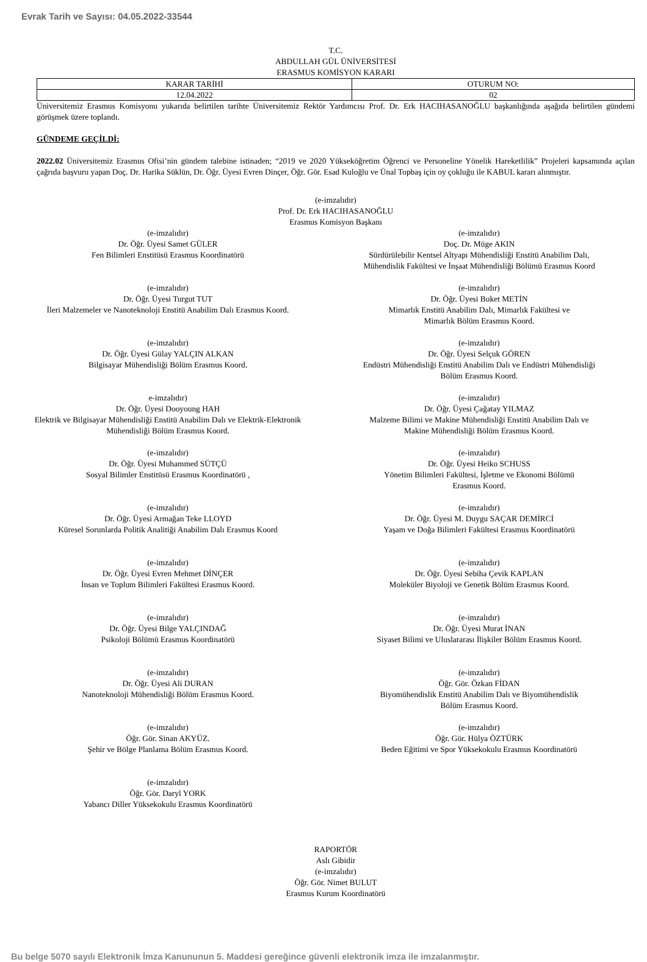Evrak Tarih ve Sayısı: 04.05.2022-33544
T.C.
ABDULLAH GÜL ÜNİVERSİTESİ
ERASMUS KOMİSYON KARARI
| KARAR TARİHİ | OTURUM NO: |
| --- | --- |
| 12.04.2022 | 02 |
Üniversitemiz Erasmus Komisyonu yukarıda belirtilen tarihte Üniversitemiz Rektör Yardımcısı Prof. Dr. Erk HACIHASANOĞLU başkanlığında aşağıda belirtilen gündemi görüşmek üzere toplandı.
GÜNDEME GEÇİLDİ:
2022.02 Üniversitemiz Erasmus Ofisi’nin gündem talebine istinaden; “2019 ve 2020 Yükseköğretim Öğrenci ve Personeline Yönelik Hareketlilik” Projeleri kapsamında açılan çağrıda başvuru yapan Doç. Dr. Harika Süklün, Dr. Öğr. Üyesi Evren Dinçer, Öğr. Gör. Esad Kuloğlu ve Ünal Topbaş için oy çokluğu ile KABUL kararı alınmıştır.
(e-imzalıdır)
Prof. Dr. Erk HACIHASANOĞLU
Erasmus Komisyon Başkanı
(e-imzalıdır)
Dr. Öğr. Üyesi Samet GÜLER
Fen Bilimleri Enstitüsü Erasmus Koordinatörü
(e-imzalıdır)
Doç. Dr. Müge AKIN
Sürdürülebilir Kentsel Altyapı Mühendisliği Enstitü Anabilim Dalı,
Mühendislik Fakültesi ve İnşaat Mühendisliği Bölümü Erasmus Koord
(e-imzalıdır)
Dr. Öğr. Üyesi Turgut TUT
İleri Malzemeler ve Nanoteknoloji Enstitü Anabilim Dalı Erasmus Koord.
(e-imzalıdır)
Dr. Öğr. Üyesi Buket METİN
Mimarlık Enstitü Anabilim Dalı, Mimarlık Fakültesi ve
Mimarlık Bölüm Erasmus Koord.
(e-imzalıdır)
Dr. Öğr. Üyesi Gülay YALÇIN ALKAN
Bilgisayar Mühendisliği Bölüm Erasmus Koord.
(e-imzalıdır)
Dr. Öğr. Üyesi Selçuk GÖREN
Endüstri Mühendisliği Enstitü Anabilim Dalı ve Endüstri Mühendisliği
Bölüm Erasmus Koord.
e-imzalıdır)
Dr. Öğr. Üyesi Dooyoung HAH
Elektrik ve Bilgisayar Mühendisliği Enstitü Anabilim Dalı ve Elektrik-Elektronik
Mühendisliği Bölüm Erasmus Koord.
(e-imzalıdır)
Dr. Öğr. Üyesi Çağatay YILMAZ
Malzeme Bilimi ve Makine Mühendisliği Enstitü Anabilim Dalı ve
Makine Mühendisliği Bölüm Erasmus Koord.
(e-imzalıdır)
Dr. Öğr. Üyesi Muhammed SÜTÇÜ
Sosyal Bilimler Enstitüsü Erasmus Koordinatörü ,
(e-imzalıdır)
Dr. Öğr. Üyesi Heiko SCHUSS
Yönetim Bilimleri Fakültesi, İşletme ve Ekonomi Bölümü
Erasmus Koord.
(e-imzalıdır)
Dr. Öğr. Üyesi Armağan Teke LLOYD
Küresel Sorunlarda Politik Analitiği Anabilim Dalı Erasmus Koord
(e-imzalıdır)
Dr. Öğr. Üyesi M. Duygu SAÇAR DEMİRCİ
Yaşam ve Doğa Bilimleri Fakültesi Erasmus Koordinatörü
(e-imzalıdır)
Dr. Öğr. Üyesi Evren Mehmet DİNÇER
İnsan ve Toplum Bilimleri Fakültesi Erasmus Koord.
(e-imzalıdır)
Dr. Öğr. Üyesi Sebiha Çevik KAPLAN
Moleküler Biyoloji ve Genetik Bölüm Erasmus Koord.
(e-imzalıdır)
Dr. Öğr. Üyesi Bilge YALÇINDAĞ
Psikoloji Bölümü Erasmus Koordinatörü
(e-imzalıdır)
Dr. Öğr. Üyesi Murat İNAN
Siyaset Bilimi ve Uluslararası İlişkiler Bölüm Erasmus Koord.
(e-imzalıdır)
Dr. Öğr. Üyesi Ali DURAN
Nanoteknoloji Mühendisliği Bölüm Erasmus Koord.
(e-imzalıdır)
Öğr. Gör. Özkan FİDAN
Biyomühendislik Enstitü Anabilim Dalı ve Biyomühendislik
Bölüm Erasmus Koord.
(e-imzalıdır)
Öğr. Gör. Sinan AKYÜZ.
Şehir ve Bölge Planlama Bölüm Erasmus Koord.
(e-imzalıdır)
Öğr. Gör. Hülya ÖZTÜRK
Beden Eğitimi ve Spor Yüksekokulu Erasmus Koordinatörü
(e-imzalıdır)
Öğr. Gör. Daryl YORK
Yabancı Diller Yüksekokulu Erasmus Koordinatörü
RAPORTÖR
Aslı Gibidir
(e-imzalıdır)
Öğr. Gör. Nimet BULUT
Erasmus Kurum Koordinatörü
Bu belge 5070 sayılı Elektronik İmza Kanununun 5. Maddesi gereğince güvenli elektronik imza ile imzalanmıştır.